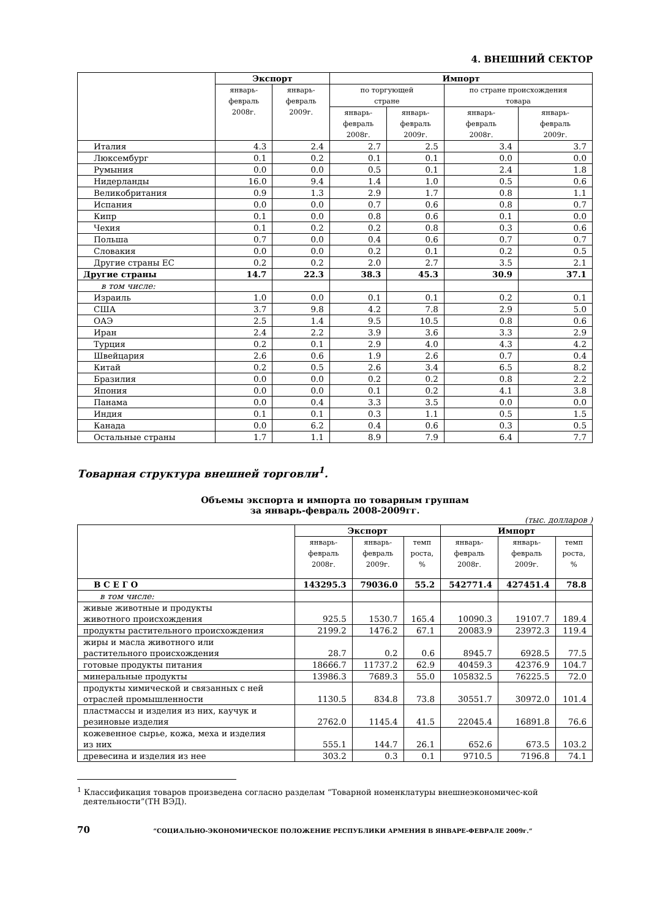4. ВНЕШНИЙ СЕКТОР
| | Экспорт | | Импорт | | | |
| --- | --- | --- | --- | --- | --- | --- |
| | январь- февраль 2008г. | январь- февраль 2009г. | по торгующей стране | | по стране происхождения товара | |
| | | | январь- февраль 2008г. | январь- февраль 2009г. | январь- февраль 2008г. | январь- февраль 2009г. |
| Италия | 4.3 | 2.4 | 2.7 | 2.5 | 3.4 | 3.7 |
| Люксембург | 0.1 | 0.2 | 0.1 | 0.1 | 0.0 | 0.0 |
| Румыния | 0.0 | 0.0 | 0.5 | 0.1 | 2.4 | 1.8 |
| Нидерланды | 16.0 | 9.4 | 1.4 | 1.0 | 0.5 | 0.6 |
| Великобритания | 0.9 | 1.3 | 2.9 | 1.7 | 0.8 | 1.1 |
| Испания | 0.0 | 0.0 | 0.7 | 0.6 | 0.8 | 0.7 |
| Кипр | 0.1 | 0.0 | 0.8 | 0.6 | 0.1 | 0.0 |
| Чехия | 0.1 | 0.2 | 0.2 | 0.8 | 0.3 | 0.6 |
| Польша | 0.7 | 0.0 | 0.4 | 0.6 | 0.7 | 0.7 |
| Словакия | 0.0 | 0.0 | 0.2 | 0.1 | 0.2 | 0.5 |
| Другие страны ЕС | 0.2 | 0.2 | 2.0 | 2.7 | 3.5 | 2.1 |
| Другие страны | 14.7 | 22.3 | 38.3 | 45.3 | 30.9 | 37.1 |
| в том числе: | | | | | | |
| Израиль | 1.0 | 0.0 | 0.1 | 0.1 | 0.2 | 0.1 |
| США | 3.7 | 9.8 | 4.2 | 7.8 | 2.9 | 5.0 |
| ОАЭ | 2.5 | 1.4 | 9.5 | 10.5 | 0.8 | 0.6 |
| Иран | 2.4 | 2.2 | 3.9 | 3.6 | 3.3 | 2.9 |
| Турция | 0.2 | 0.1 | 2.9 | 4.0 | 4.3 | 4.2 |
| Швейцария | 2.6 | 0.6 | 1.9 | 2.6 | 0.7 | 0.4 |
| Китай | 0.2 | 0.5 | 2.6 | 3.4 | 6.5 | 8.2 |
| Бразилия | 0.0 | 0.0 | 0.2 | 0.2 | 0.8 | 2.2 |
| Япония | 0.0 | 0.0 | 0.1 | 0.2 | 4.1 | 3.8 |
| Панама | 0.0 | 0.4 | 3.3 | 3.5 | 0.0 | 0.0 |
| Индия | 0.1 | 0.1 | 0.3 | 1.1 | 0.5 | 1.5 |
| Канада | 0.0 | 6.2 | 0.4 | 0.6 | 0.3 | 0.5 |
| Остальные страны | 1.7 | 1.1 | 8.9 | 7.9 | 6.4 | 7.7 |
Товарная структура внешней торговли<sup>1</sup>.
Объемы экспорта и импорта по товарным группам
за январь-февраль 2008-2009гг.
(тыс. долларов )
| | Экспорт | | | Импорт | | |
| --- | --- | --- | --- | --- | --- | --- |
| | январь- февраль 2008г. | январь- февраль 2009г. | темп роста, % | январь- февраль 2008г. | январь- февраль 2009г. | темп роста, % |
| В С Е Г О | 143295.3 | 79036.0 | 55.2 | 542771.4 | 427451.4 | 78.8 |
| в том числе: | | | | | | |
| живые животные и продукты животного происхождения | 925.5 | 1530.7 | 165.4 | 10090.3 | 19107.7 | 189.4 |
| продукты растительного происхождения | 2199.2 | 1476.2 | 67.1 | 20083.9 | 23972.3 | 119.4 |
| жиры и масла животного или растительного происхождения | 28.7 | 0.2 | 0.6 | 8945.7 | 6928.5 | 77.5 |
| готовые продукты питания | 18666.7 | 11737.2 | 62.9 | 40459.3 | 42376.9 | 104.7 |
| минеральные продукты | 13986.3 | 7689.3 | 55.0 | 105832.5 | 76225.5 | 72.0 |
| продукты химической и связанных с ней отраслей промышленности | 1130.5 | 834.8 | 73.8 | 30551.7 | 30972.0 | 101.4 |
| пластмассы и изделия из них, каучук и резиновые изделия | 2762.0 | 1145.4 | 41.5 | 22045.4 | 16891.8 | 76.6 |
| кожевенное сырье, кожа, меха и изделия из них | 555.1 | 144.7 | 26.1 | 652.6 | 673.5 | 103.2 |
| древесина и изделия из нее | 303.2 | 0.3 | 0.1 | 9710.5 | 7196.8 | 74.1 |
<sup>1</sup> Классификация товаров произведена согласно разделам “Товарной номенклатуры внешнеэкономичес-кой деятельности”(ТН ВЭД).
70 “СОЦИАЛЬНО-ЭКОНОМИЧЕСКОЕ ПОЛОЖЕНИЕ РЕСПУБЛИКИ АРМЕНИЯ В ЯНВАРЕ-ФЕВРАЛЕ 2009г.“